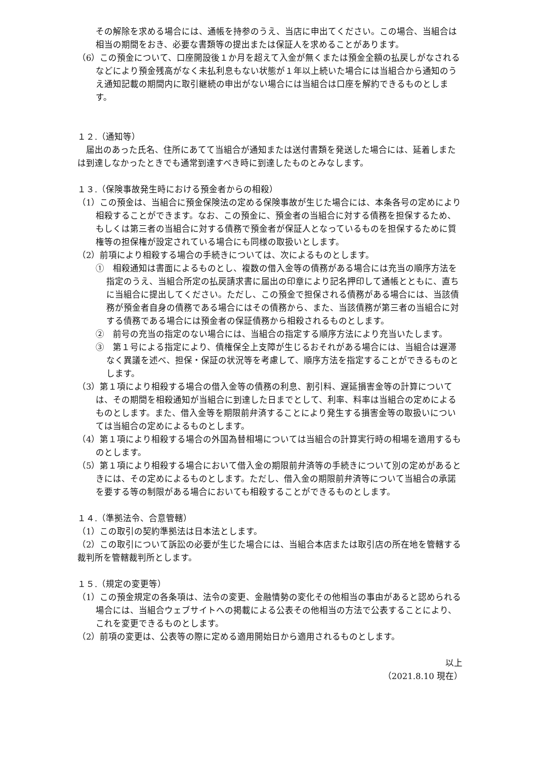その解除を求める場合には、通帳を持参のうえ、当店に申出てください。この場合、当組合は相当の期間をおき、必要な書類等の提出または保証人を求めることがあります。
（6）この預金について、口座開設後１か月を超えて入金が無くまたは預金全額の払戻しがなされるなどにより預金残高がなく未払利息もない状態が１年以上続いた場合には当組合から通知のうえ通知記載の期間内に取引継続の申出がない場合には当組合は口座を解約できるものとします。
１２.（通知等）
　届出のあった氏名、住所にあてて当組合が通知または送付書類を発送した場合には、延着しまたは到達しなかったときでも通常到達すべき時に到達したものとみなします。
１３.（保険事故発生時における預金者からの相殺）
（1）この預金は、当組合に預金保険法の定める保険事故が生じた場合には、本条各号の定めにより相殺することができます。なお、この預金に、預金者の当組合に対する債務を担保するため、もしくは第三者の当組合に対する債務で預金者が保証人となっているものを担保するために質権等の担保権が設定されている場合にも同様の取扱いとします。
（2）前項により相殺する場合の手続きについては、次によるものとします。
①　相殺通知は書面によるものとし、複数の借入金等の債務がある場合には充当の順序方法を指定のうえ、当組合所定の払戻請求書に届出の印章により記名押印して通帳とともに、直ちに当組合に提出してください。ただし、この預金で担保される債務がある場合には、当該債務が預金者自身の債務である場合にはその債務から、また、当該債務が第三者の当組合に対する債務である場合には預金者の保証債務から相殺されるものとします。
②　前号の充当の指定のない場合には、当組合の指定する順序方法により充当いたします。
③　第１号による指定により、債権保全上支障が生じるおそれがある場合には、当組合は遅滞なく異議を述べ、担保・保証の状況等を考慮して、順序方法を指定することができるものとします。
（3）第１項により相殺する場合の借入金等の債務の利息、割引料、遅延損害金等の計算については、その期間を相殺通知が当組合に到達した日までとして、利率、料率は当組合の定めによるものとします。また、借入金等を期限前弁済することにより発生する損害金等の取扱いについては当組合の定めによるものとします。
（4）第１項により相殺する場合の外国為替相場については当組合の計算実行時の相場を適用するものとします。
（5）第１項により相殺する場合において借入金の期限前弁済等の手続きについて別の定めがあるときには、その定めによるものとします。ただし、借入金の期限前弁済等について当組合の承諾を要する等の制限がある場合においても相殺することができるものとします。
１４.（準拠法令、合意管轄）
（1）この取引の契約準拠法は日本法とします。
（2）この取引について訴訟の必要が生じた場合には、当組合本店または取引店の所在地を管轄する裁判所を管轄裁判所とします。
１５.（規定の変更等）
（1）この預金規定の各条項は、法令の変更、金融情勢の変化その他相当の事由があると認められる場合には、当組合ウェブサイトへの掲載による公表その他相当の方法で公表することにより、これを変更できるものとします。
（2）前項の変更は、公表等の際に定める適用開始日から適用されるものとします。
以上
（2021.8.10 現在）